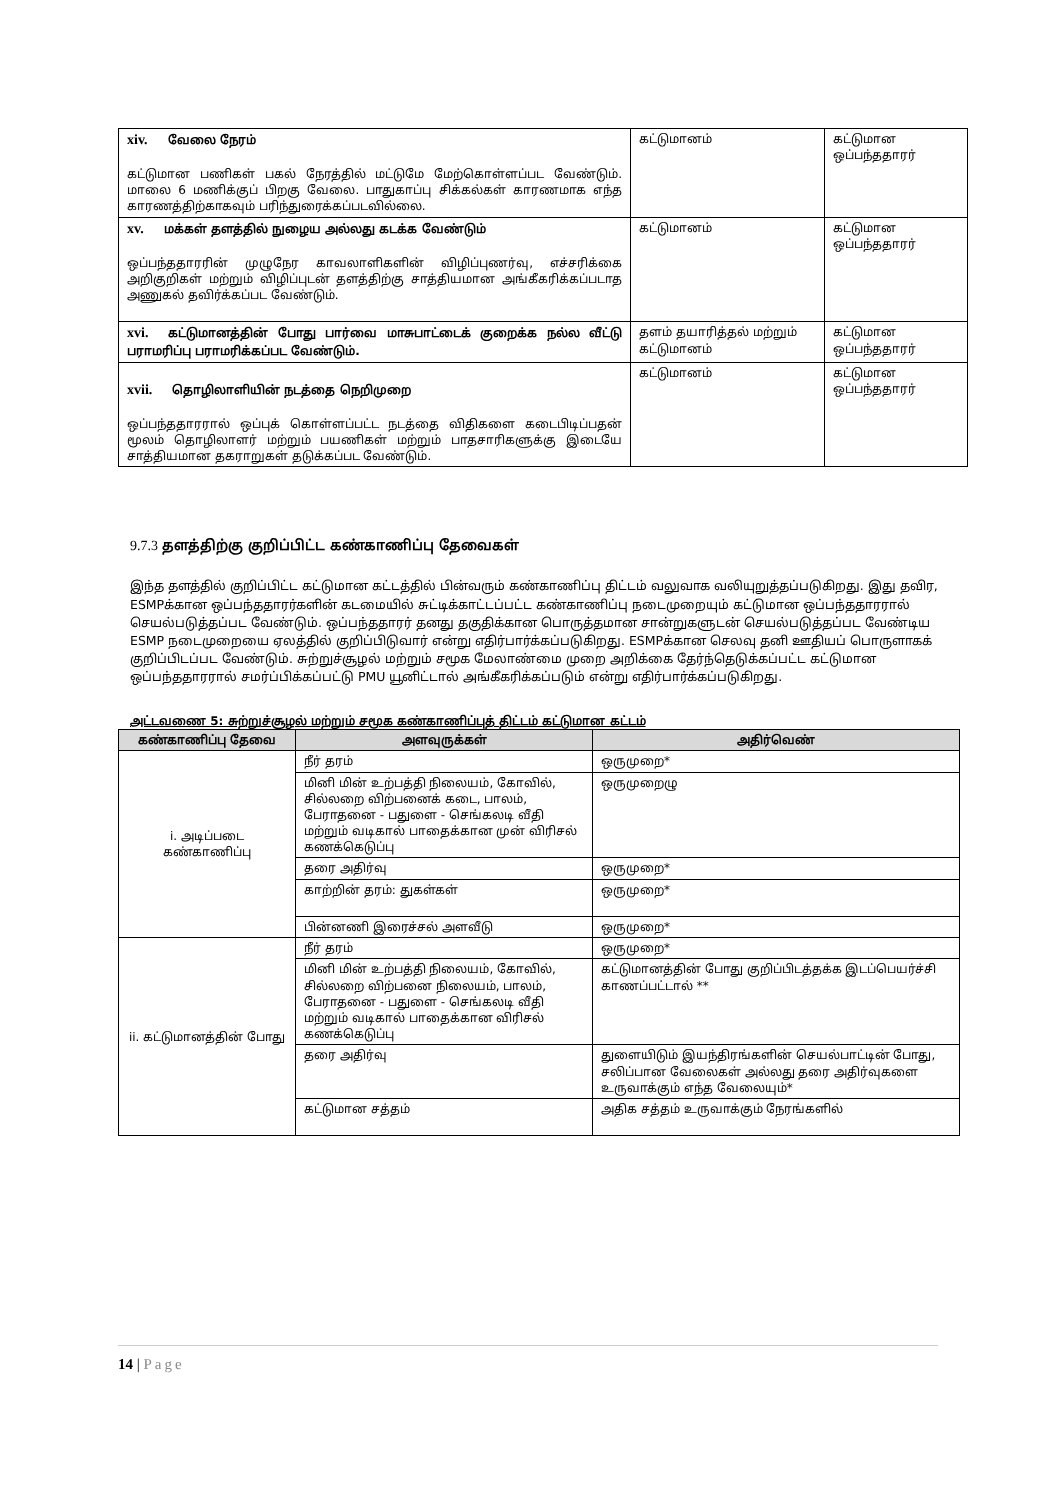| xiv. வேலை நேரம் கட்டுமான பணிகள் பகல் நேரத்தில் மட்டுமே மேற்கொள்ளப்பட வேண்டும். மாலை 6 மணிக்குப் பிறகு வேலை. பாதுகாப்பு சிக்கல்கள் காரணமாக எந்த காரணத்திற்காகவும் பரிந்துரைக்கப்படவில்லை. | கட்டுமானம் | கட்டுமான ஒப்பந்ததாரர் |
| xv. மக்கள் தளத்தில் நுழைய அல்லது கடக்க வேண்டும் ஒப்பந்ததாரரின் முழுநேர காவலாளிகளின் விழிப்புணர்வு, எச்சரிக்கை அறிகுறிகள் மற்றும் விழிப்புடன் தளத்திற்கு சாத்தியமான அங்கீகரிக்கப்படாத அணுகல் தவிர்க்கப்பட வேண்டும். | கட்டுமானம் | கட்டுமான ஒப்பந்ததாரர் |
| xvi. கட்டுமானத்தின் போது பார்வை மாசுபாட்டைக் குறைக்க நல்ல வீட்டு பராமரிப்பு பராமரிக்கப்பட வேண்டும். | தளம் தயாரித்தல் மற்றும் கட்டுமானம் | கட்டுமான ஒப்பந்ததாரர் |
| xvii. தொழிலாளியின் நடத்தை நெறிமுறை ஒப்பந்ததாரரால் ஒப்புக் கொள்ளப்பட்ட நடத்தை விதிகளை கடைபிடிப்பதன் மூலம் தொழிலாளர் மற்றும் பயணிகள் மற்றும் பாதசாரிகளுக்கு இடையே சாத்தியமான தகராறுகள் தடுக்கப்பட வேண்டும். | கட்டுமானம் | கட்டுமான ஒப்பந்ததாரர் |
9.7.3 தளத்திற்கு குறிப்பிட்ட கண்காணிப்பு தேவைகள்
இந்த தளத்தில் குறிப்பிட்ட கட்டுமான கட்டத்தில் பின்வரும் கண்காணிப்பு திட்டம் வலுவாக வலியுறுத்தப்படுகிறது. இது தவிர, ESMPக்கான ஒப்பந்ததாரர்களின் கடமையில் சுட்டிக்காட்டப்பட்ட கண்காணிப்பு நடைமுறையும் கட்டுமான ஒப்பந்ததாரரால் செயல்படுத்தப்பட வேண்டும். ஒப்பந்ததாரர் தனது தகுதிக்கான பொருத்தமான சான்றுகளுடன் செயல்படுத்தப்பட வேண்டிய ESMP நடைமுறையை ஏலத்தில் குறிப்பிடுவார் என்று எதிர்பார்க்கப்படுகிறது. ESMPக்கான செலவு தனி ஊதியப் பொருளாகக் குறிப்பிடப்பட வேண்டும். சுற்றுச்சூழல் மற்றும் சமூக மேலாண்மை முறை அறிக்கை தேர்ந்தெடுக்கப்பட்ட கட்டுமான ஒப்பந்ததாரரால் சமர்ப்பிக்கப்பட்டு PMU யூனிட்டால் அங்கீகரிக்கப்படும் என்று எதிர்பார்க்கப்படுகிறது.
அட்டவணை 5: சுற்றுச்சூழல் மற்றும் சமூக கண்காணிப்புத் திட்டம் கட்டுமான கட்டம்
| கண்காணிப்பு தேவை | அளவுருக்கள் | அதிர்வெண் |
| --- | --- | --- |
| i. அடிப்படை கண்காணிப்பு | நீர் தரம் | ஒருமுறை* |
| | மினி மின் உற்பத்தி நிலையம், கோவில், சில்லறை விற்பனைக் கடை, பாலம், பேராதனை - பதுளை - செங்கலடி வீதி மற்றும் வடிகால் பாதைக்கான முன் விரிசல் கணக்கெடுப்பு | ஒருமுறைழு |
| | தரை அதிர்வு | ஒருமுறை* |
| | காற்றின் தரம்: துகள்கள் | ஒருமுறை* |
| | பின்னணி இரைச்சல் அளவீடு | ஒருமுறை* |
| ii. கட்டுமானத்தின் போது | நீர் தரம் | ஒருமுறை* |
| | மினி மின் உற்பத்தி நிலையம், கோவில், சில்லறை விற்பனை நிலையம், பாலம், பேராதனை - பதுளை - செங்கலடி வீதி மற்றும் வடிகால் பாதைக்கான விரிசல் கணக்கெடுப்பு | கட்டுமானத்தின் போது குறிப்பிடத்தக்க இடப்பெயர்ச்சி காணப்பட்டால் ** |
| | தரை அதிர்வு | துளையிடும் இயந்திரங்களின் செயல்பாட்டின் போது, சலிப்பான வேலைகள் அல்லது தரை அதிர்வுகளை உருவாக்கும் எந்த வேலையும்* |
| | கட்டுமான சத்தம் | அதிக சத்தம் உருவாக்கும் நேரங்களில் |
14 | Page